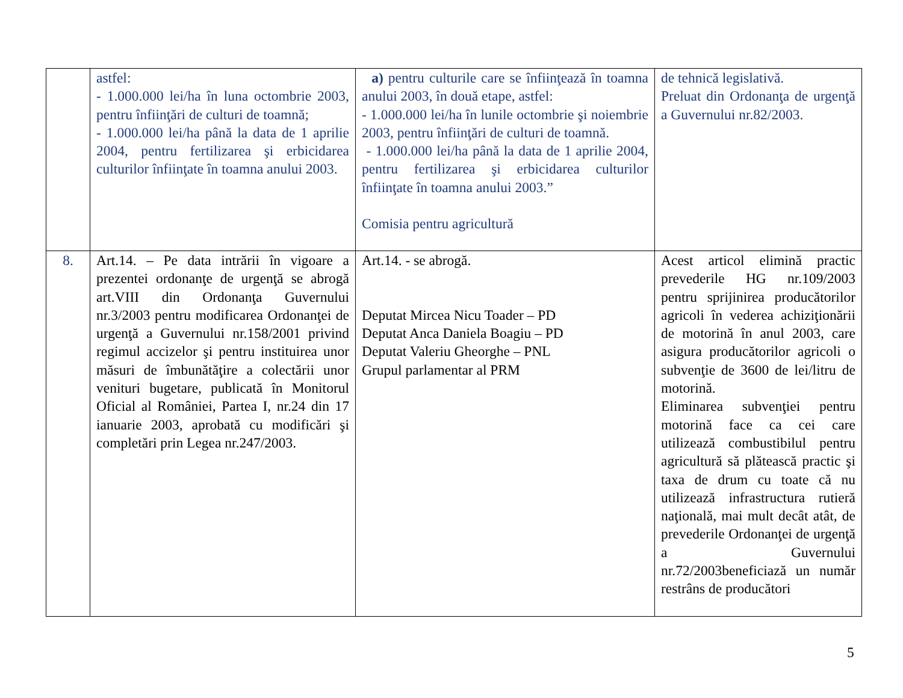| | astfel: - 1.000.000 lei/ha în luna octombrie 2003, pentru înfiinţări de culturi de toamnă; - 1.000.000 lei/ha până la data de 1 aprilie 2004, pentru fertilizarea şi erbicidarea culturilor înfiinţate în toamna anului 2003. | a) pentru culturile care se înfiinţează în toamna anului 2003, în două etape, astfel: - 1.000.000 lei/ha în lunile octombrie şi noiembrie 2003, pentru înfiinţări de culturi de toamnă. - 1.000.000 lei/ha până la data de 1 aprilie 2004, pentru fertilizarea şi erbicidarea culturilor înfiinţate în toamna anului 2003.” Comisia pentru agricultură | de tehnică legislativă. Preluat din Ordonanţa de urgenţă a Guvernului nr.82/2003. |
| 8. | Art.14. – Pe data intrării în vigoare a prezentei ordonanţe de urgenţă se abrogă art.VIII din Ordonanţa Guvernului nr.3/2003 pentru modificarea Ordonanţei de urgenţă a Guvernului nr.158/2001 privind regimul accizelor şi pentru instituirea unor măsuri de îmbunătăţire a colectării unor venituri bugetare, publicată în Monitorul Oficial al României, Partea I, nr.24 din 17 ianuarie 2003, aprobată cu modificări şi completări prin Legea nr.247/2003. | Art.14. - se abrogă. Deputat Mircea Nicu Toader – PD Deputat Anca Daniela Boagiu – PD Deputat Valeriu Gheorghe – PNL Grupul parlamentar al PRM | Acest articol elimină practic prevederile HG nr.109/2003 pentru sprijinirea producătorilor agricoli în vederea achiziţionării de motorină în anul 2003, care asigura producătorilor agricoli o subvenţie de 3600 de lei/litru de motorină. Eliminarea subvenţiei pentru motorină face ca cei care utilizează combustibilul pentru agricultură să plătească practic şi taxa de drum cu toate că nu utilizează infrastructura rutieră naţională, mai mult decât atât, de prevederile Ordonanţei de urgenţă a Guvernului nr.72/2003beneficiază un număr restrâns de producători |
5